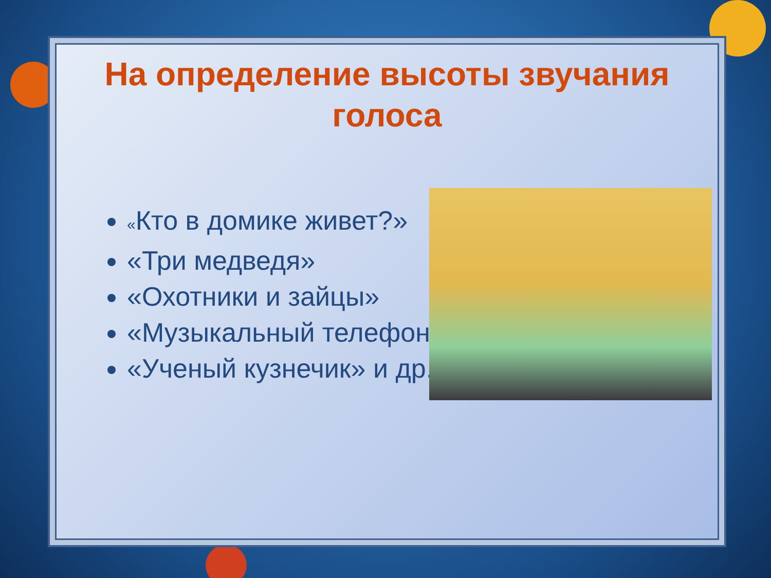На определение высоты звучания голоса
«Кто в домике живет?»
«Три медведя»
«Охотники и зайцы»
«Музыкальный телефон»
«Ученый кузнечик» и др.